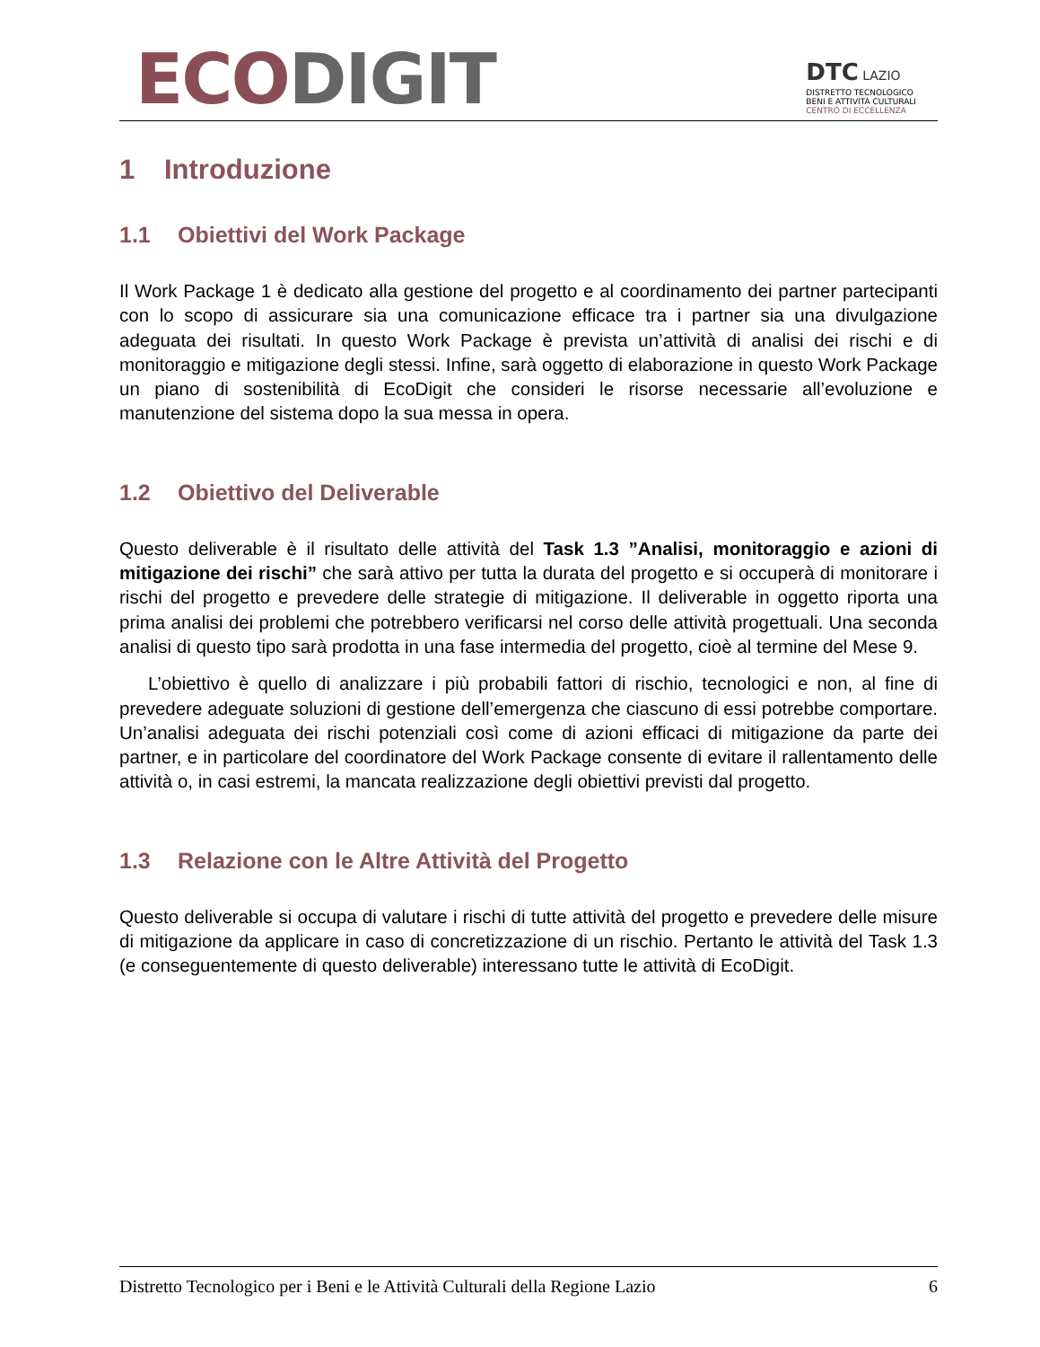ECO DIGIT
DTC LAZIO
DISTRETTO TECNOLOGICO
BENI E ATTIVITÀ CULTURALI
CENTRO DI ECCELLENZA
1 Introduzione
1.1 Obiettivi del Work Package
Il Work Package 1 è dedicato alla gestione del progetto e al coordinamento dei partner partecipanti con lo scopo di assicurare sia una comunicazione efficace tra i partner sia una divulgazione adeguata dei risultati. In questo Work Package è prevista un’attività di analisi dei rischi e di monitoraggio e mitigazione degli stessi. Infine, sarà oggetto di elaborazione in questo Work Package un piano di sostenibilità di EcoDigit che consideri le risorse necessarie all’evoluzione e manutenzione del sistema dopo la sua messa in opera.
1.2 Obiettivo del Deliverable
Questo deliverable è il risultato delle attività del Task 1.3 ”Analisi, monitoraggio e azioni di mitigazione dei rischi” che sarà attivo per tutta la durata del progetto e si occuperà di monitorare i rischi del progetto e prevedere delle strategie di mitigazione. Il deliverable in oggetto riporta una prima analisi dei problemi che potrebbero verificarsi nel corso delle attività progettuali. Una seconda analisi di questo tipo sarà prodotta in una fase intermedia del progetto, cioè al termine del Mese 9.
L’obiettivo è quello di analizzare i più probabili fattori di rischio, tecnologici e non, al fine di prevedere adeguate soluzioni di gestione dell’emergenza che ciascuno di essi potrebbe comportare. Un’analisi adeguata dei rischi potenziali così come di azioni efficaci di mitigazione da parte dei partner, e in particolare del coordinatore del Work Package consente di evitare il rallentamento delle attività o, in casi estremi, la mancata realizzazione degli obiettivi previsti dal progetto.
1.3 Relazione con le Altre Attività del Progetto
Questo deliverable si occupa di valutare i rischi di tutte attività del progetto e prevedere delle misure di mitigazione da applicare in caso di concretizzazione di un rischio. Pertanto le attività del Task 1.3 (e conseguentemente di questo deliverable) interessano tutte le attività di EcoDigit.
Distretto Tecnologico per i Beni e le Attività Culturali della Regione Lazio 6